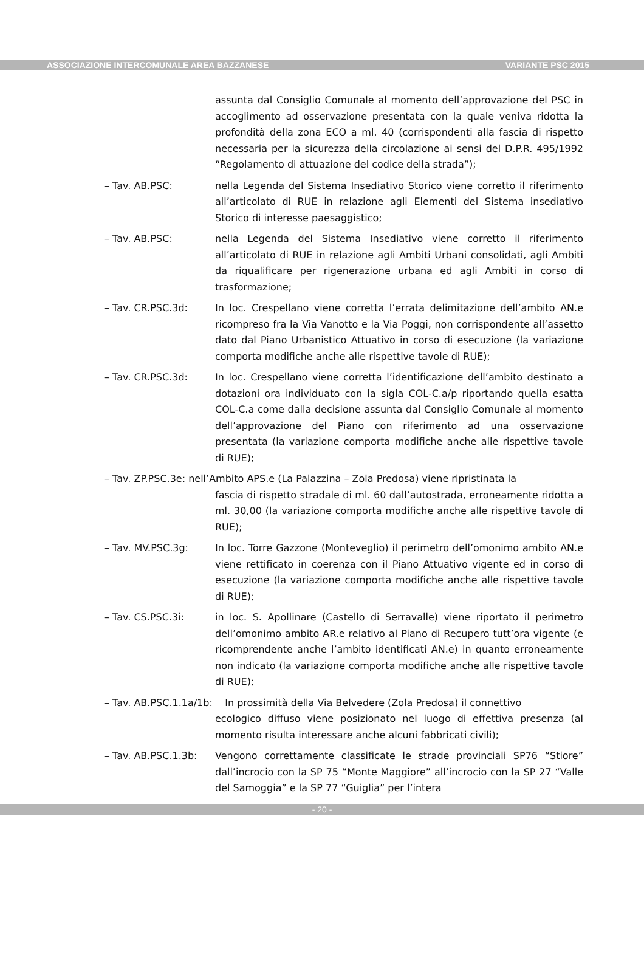ASSOCIAZIONE INTERCOMUNALE AREA BAZZANESE VARIANTE PSC 2015
assunta dal Consiglio Comunale al momento dell’approvazione del PSC in accoglimento ad osservazione presentata con la quale veniva ridotta la profondità della zona ECO a ml. 40 (corrispondenti alla fascia di rispetto necessaria per la sicurezza della circolazione ai sensi del D.P.R. 495/1992 “Regolamento di attuazione del codice della strada”);
– Tav. AB.PSC: nella Legenda del Sistema Insediativo Storico viene corretto il riferimento all’articolato di RUE in relazione agli Elementi del Sistema insediativo Storico di interesse paesaggistico;
– Tav. AB.PSC: nella Legenda del Sistema Insediativo viene corretto il riferimento all’articolato di RUE in relazione agli Ambiti Urbani consolidati, agli Ambiti da riqualificare per rigenerazione urbana ed agli Ambiti in corso di trasformazione;
– Tav. CR.PSC.3d: In loc. Crespellano viene corretta l’errata delimitazione dell’ambito AN.e ricompreso fra la Via Vanotto e la Via Poggi, non corrispondente all’assetto dato dal Piano Urbanistico Attuativo in corso di esecuzione (la variazione comporta modifiche anche alle rispettive tavole di RUE);
– Tav. CR.PSC.3d: In loc. Crespellano viene corretta l’identificazione dell’ambito destinato a dotazioni ora individuato con la sigla COL-C.a/p riportando quella esatta COL-C.a come dalla decisione assunta dal Consiglio Comunale al momento dell’approvazione del Piano con riferimento ad una osservazione presentata (la variazione comporta modifiche anche alle rispettive tavole di RUE);
– Tav. ZP.PSC.3e: nell’Ambito APS.e (La Palazzina – Zola Predosa) viene ripristinata la
fascia di rispetto stradale di ml. 60 dall’autostrada, erroneamente ridotta a ml. 30,00 (la variazione comporta modifiche anche alle rispettive tavole di RUE);
– Tav. MV.PSC.3g: In loc. Torre Gazzone (Monteveglio) il perimetro dell’omonimo ambito AN.e viene rettificato in coerenza con il Piano Attuativo vigente ed in corso di esecuzione (la variazione comporta modifiche anche alle rispettive tavole di RUE);
– Tav. CS.PSC.3i: in loc. S. Apollinare (Castello di Serravalle) viene riportato il perimetro dell’omonimo ambito AR.e relativo al Piano di Recupero tutt’ora vigente (e ricomprendente anche l’ambito identificati AN.e) in quanto erroneamente non indicato (la variazione comporta modifiche anche alle rispettive tavole di RUE);
– Tav. AB.PSC.1.1a/1b: In prossimità della Via Belvedere (Zola Predosa) il connettivo
ecologico diffuso viene posizionato nel luogo di effettiva presenza (al momento risulta interessare anche alcuni fabbricati civili);
– Tav. AB.PSC.1.3b:
Vengono correttamente classificate le strade provinciali SP76 “Stiore” dall’incrocio con la SP 75 “Monte Maggiore” all’incrocio con la SP 27 “Valle del Samoggia” e la SP 77 “Guiglia” per l’intera
- 20 -